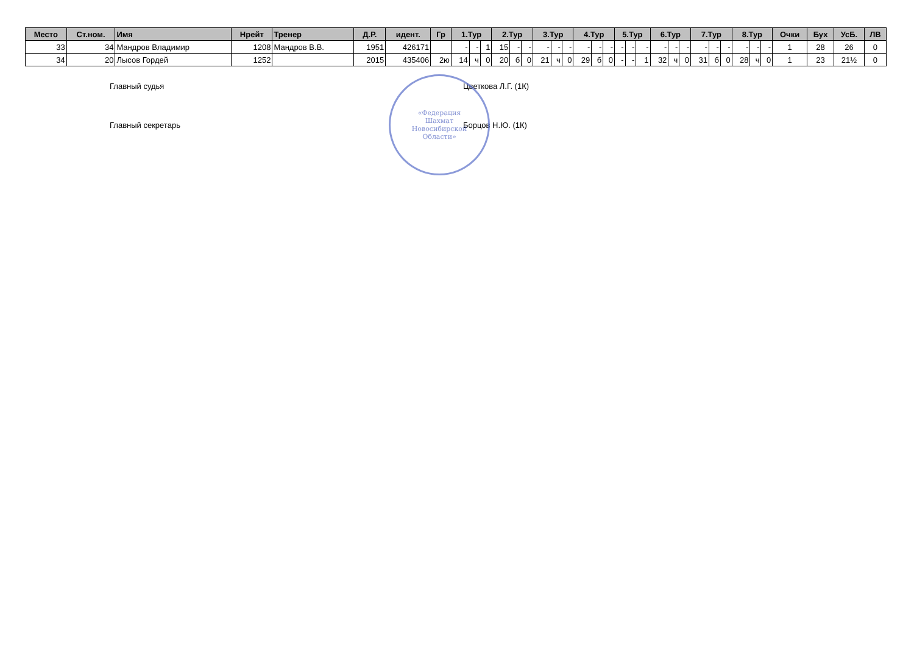| Место | Ст.ном. | Имя | Нрейт | Тренер | Д.Р. | идент. | Гр | 1.Тур | | | 2.Тур | | | 3.Тур | | | 4.Тур | | | 5.Тур | | | 6.Тур | | | 7.Тур | | | 8.Тур | | | Очки | Бух | УсБ. | ЛВ |
| --- | --- | --- | --- | --- | --- | --- | --- | --- | --- | --- | --- | --- | --- | --- | --- | --- | --- | --- | --- | --- | --- | --- | --- | --- | --- | --- | --- | --- | --- | --- | --- | --- | --- | --- | --- |
| 33 | 34 | Мандров Владимир | 1208 | Мандров В.В. | 1951 | 426171 | | - | - | 1 | 15 | - | - | - | - | - | - | - | - | - | - | - | - | - | - | - | - | - | - | - | - | 1 | 28 | 26 | 0 |
| 34 | 20 | Лысов Гордей | 1252 | | 2015 | 435406 | 2ю | 14 | ч | 0 | 20 | б | 0 | 21 | ч | 0 | 29 | б | 0 | - | - | 1 | 32 | ч | 0 | 31 | б | 0 | 28 | ч | 0 | 1 | 23 | 21½ | 0 |
Главный судья Цветкова Л.Г. (1К)
Главный секретарь Борцов Н.Ю. (1К)
«Федерация
Шахмат
Новосибирской
Области»